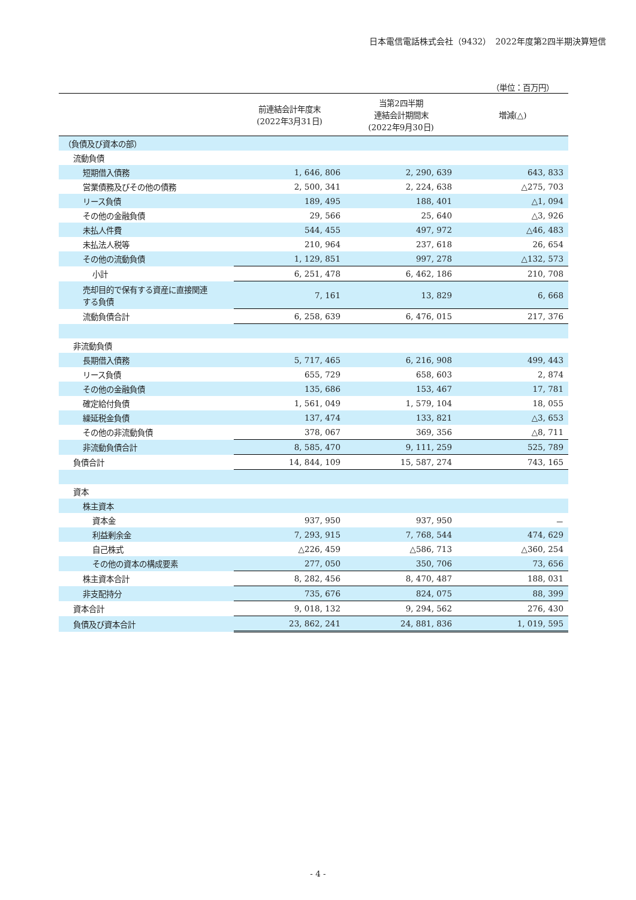日本電信電話株式会社（9432）　2022年度第2四半期決算短信
（単位：百万円）
| | 前連結会計年度末 (2022年3月31日) | 当第2四半期 連結会計期間末 (2022年9月30日) | 増減(△) |
| --- | --- | --- | --- |
| （負債及び資本の部） | | | |
| 流動負債 | | | |
| 短期借入債務 | 1, 646, 806 | 2, 290, 639 | 643, 833 |
| 営業債務及びその他の債務 | 2, 500, 341 | 2, 224, 638 | △275, 703 |
| リース負債 | 189, 495 | 188, 401 | △1, 094 |
| その他の金融負債 | 29, 566 | 25, 640 | △3, 926 |
| 未払人件費 | 544, 455 | 497, 972 | △46, 483 |
| 未払法人税等 | 210, 964 | 237, 618 | 26, 654 |
| その他の流動負債 | 1, 129, 851 | 997, 278 | △132, 573 |
| 小計 | 6, 251, 478 | 6, 462, 186 | 210, 708 |
| 売却目的で保有する資産に直接関連 する負債 | 7, 161 | 13, 829 | 6, 668 |
| 流動負債合計 | 6, 258, 639 | 6, 476, 015 | 217, 376 |
| 非流動負債 | | | |
| 長期借入債務 | 5, 717, 465 | 6, 216, 908 | 499, 443 |
| リース負債 | 655, 729 | 658, 603 | 2, 874 |
| その他の金融負債 | 135, 686 | 153, 467 | 17, 781 |
| 確定給付負債 | 1, 561, 049 | 1, 579, 104 | 18, 055 |
| 繰延税金負債 | 137, 474 | 133, 821 | △3, 653 |
| その他の非流動負債 | 378, 067 | 369, 356 | △8, 711 |
| 非流動負債合計 | 8, 585, 470 | 9, 111, 259 | 525, 789 |
| 負債合計 | 14, 844, 109 | 15, 587, 274 | 743, 165 |
| 資本 | | | |
| 株主資本 | | | |
| 資本金 | 937, 950 | 937, 950 | － |
| 利益剰余金 | 7, 293, 915 | 7, 768, 544 | 474, 629 |
| 自己株式 | △226, 459 | △586, 713 | △360, 254 |
| その他の資本の構成要素 | 277, 050 | 350, 706 | 73, 656 |
| 株主資本合計 | 8, 282, 456 | 8, 470, 487 | 188, 031 |
| 非支配持分 | 735, 676 | 824, 075 | 88, 399 |
| 資本合計 | 9, 018, 132 | 9, 294, 562 | 276, 430 |
| 負債及び資本合計 | 23, 862, 241 | 24, 881, 836 | 1, 019, 595 |
- 4 -